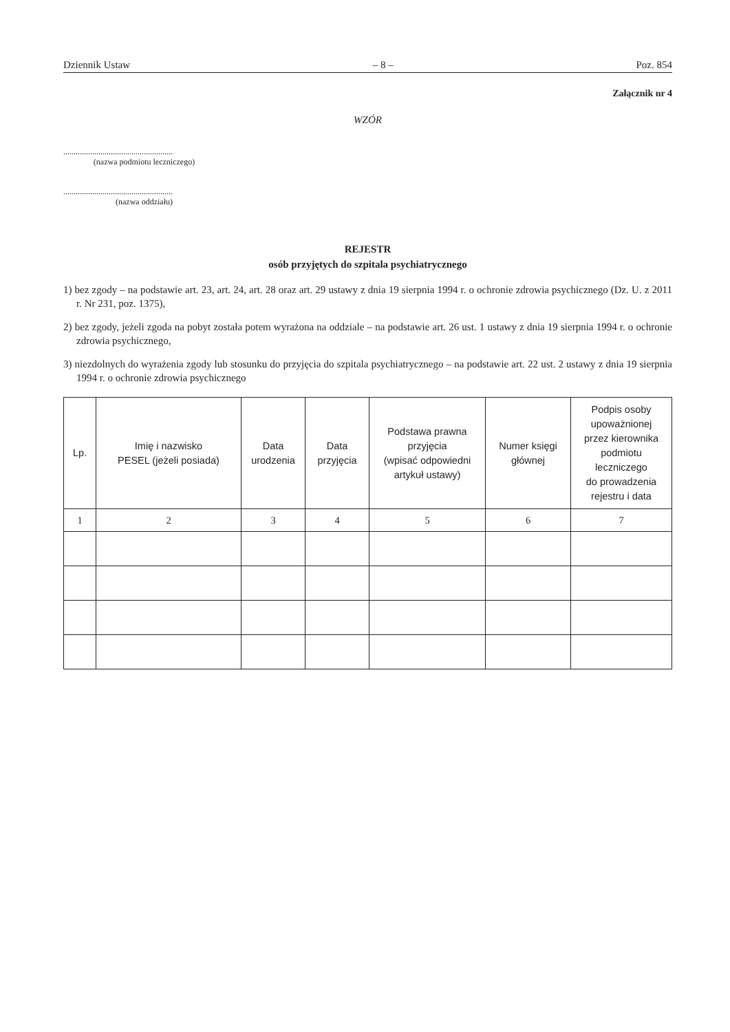Dziennik Ustaw – 8 – Poz. 854
Załącznik nr 4
WZÓR
.....................................................
(nazwa podmiotu leczniczego)
.....................................................
(nazwa oddziału)
REJESTR
osób przyjętych do szpitala psychiatrycznego
1) bez zgody – na podstawie art. 23, art. 24, art. 28 oraz art. 29 ustawy z dnia 19 sierpnia 1994 r. o ochronie zdrowia psychicznego (Dz. U. z 2011 r. Nr 231, poz. 1375),
2) bez zgody, jeżeli zgoda na pobyt została potem wyrażona na oddziale – na podstawie art. 26 ust. 1 ustawy z dnia 19 sierpnia 1994 r. o ochronie zdrowia psychicznego,
3) niezdolnych do wyrażenia zgody lub stosunku do przyjęcia do szpitala psychiatrycznego – na podstawie art. 22 ust. 2 ustawy z dnia 19 sierpnia 1994 r. o ochronie zdrowia psychicznego
| Lp. | Imię i nazwisko PESEL (jeżeli posiada) | Data urodzenia | Data przyjęcia | Podstawa prawna przyjęcia (wpisać odpowiedni artykuł ustawy) | Numer księgi głównej | Podpis osoby upoważnionej przez kierownika podmiotu leczniczego do prowadzenia rejestru i data |
| --- | --- | --- | --- | --- | --- | --- |
| 1 | 2 | 3 | 4 | 5 | 6 | 7 |